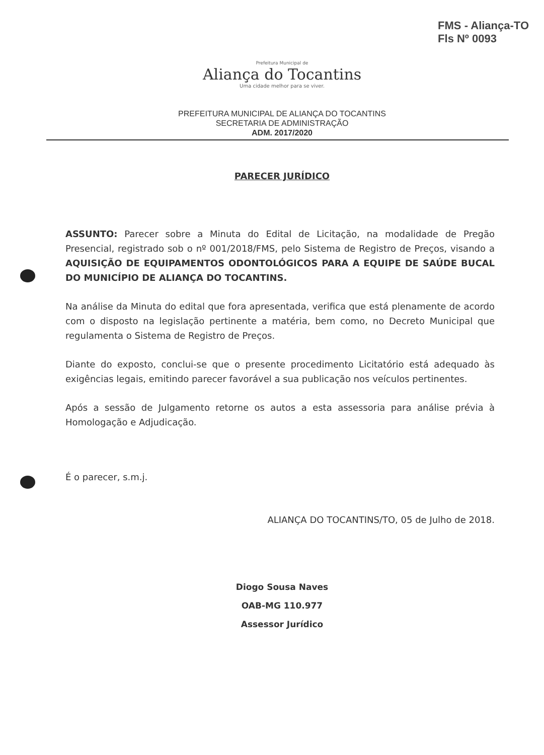FMS - Aliança-TO
Fls Nº 0093
Prefeitura Municipal de
Aliança do Tocantins
Uma cidade melhor para se viver.
PREFEITURA MUNICIPAL DE ALIANÇA DO TOCANTINS
SECRETARIA DE ADMINISTRAÇÃO
ADM. 2017/2020
PARECER JURÍDICO
ASSUNTO: Parecer sobre a Minuta do Edital de Licitação, na modalidade de Pregão Presencial, registrado sob o nº 001/2018/FMS, pelo Sistema de Registro de Preços, visando a AQUISIÇÃO DE EQUIPAMENTOS ODONTOLÓGICOS PARA A EQUIPE DE SAÚDE BUCAL DO MUNICÍPIO DE ALIANÇA DO TOCANTINS.
Na análise da Minuta do edital que fora apresentada, verifica que está plenamente de acordo com o disposto na legislação pertinente a matéria, bem como, no Decreto Municipal que regulamenta o Sistema de Registro de Preços.
Diante do exposto, conclui-se que o presente procedimento Licitatório está adequado às exigências legais, emitindo parecer favorável a sua publicação nos veículos pertinentes.
Após a sessão de Julgamento retorne os autos a esta assessoria para análise prévia à Homologação e Adjudicação.
É o parecer, s.m.j.
ALIANÇA DO TOCANTINS/TO, 05 de Julho de 2018.
Diogo Sousa Naves
OAB-MG 110.977
Assessor Jurídico